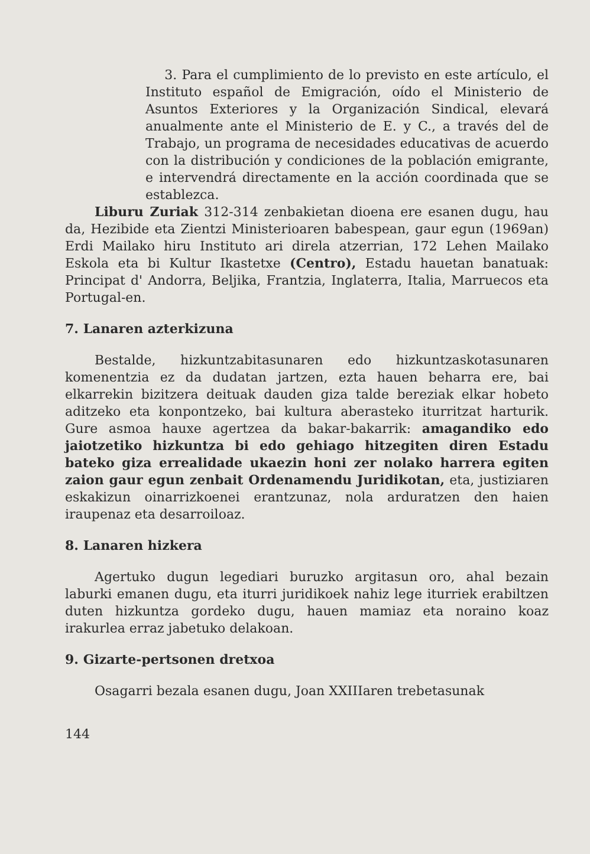3. Para el cumplimiento de lo previsto en este artículo, el Instituto español de Emigración, oído el Ministerio de Asuntos Exteriores y la Organización Sindical, elevará anualmente ante el Ministerio de E. y C., a través del de Trabajo, un programa de necesidades educativas de acuerdo con la distribución y condiciones de la población emigrante, e intervendrá directamente en la acción coordinada que se establezca.
Liburu Zuriak 312-314 zenbakietan dioena ere esanen dugu, hau da, Hezibide eta Zientzi Ministerioaren babespean, gaur egun (1969an) Erdi Mailako hiru Instituto ari direla atzerrian, 172 Lehen Mailako Eskola eta bi Kultur Ikastetxe (Centro), Estadu hauetan banatuak: Principat d' Andorra, Beljika, Frantzia, Inglaterra, Italia, Marruecos eta Portugal-en.
7. Lanaren azterkizuna
Bestalde, hizkuntzabitasunaren edo hizkuntzaskotasunaren komenentzia ez da dudatan jartzen, ezta hauen beharra ere, bai elkarrekin bizitzera deituak dauden giza talde bereziak elkar hobeto aditzeko eta konpontzeko, bai kultura aberasteko iturritzat harturik. Gure asmoa hauxe agertzea da bakar-bakarrik: amagandiko edo jaiotzetiko hizkuntza bi edo gehiago hitzegiten diren Estadu bateko giza errealidade ukaezin honi zer nolako harrera egiten zaion gaur egun zenbait Ordenamendu Juridikotan, eta, justiziaren eskakizun oinarrizkoenei erantzunaz, nola arduratzen den haien iraupenaz eta desarroiloaz.
8. Lanaren hizkera
Agertuko dugun legediari buruzko argitasun oro, ahal bezain laburki emanen dugu, eta iturri juridikoek nahiz lege iturriek erabiltzen duten hizkuntza gordeko dugu, hauen mamiaz eta noraino koaz irakurlea erraz jabetuko delakoan.
9. Gizarte-pertsonen dretxoa
Osagarri bezala esanen dugu, Joan XXIIIaren trebetasunak
144